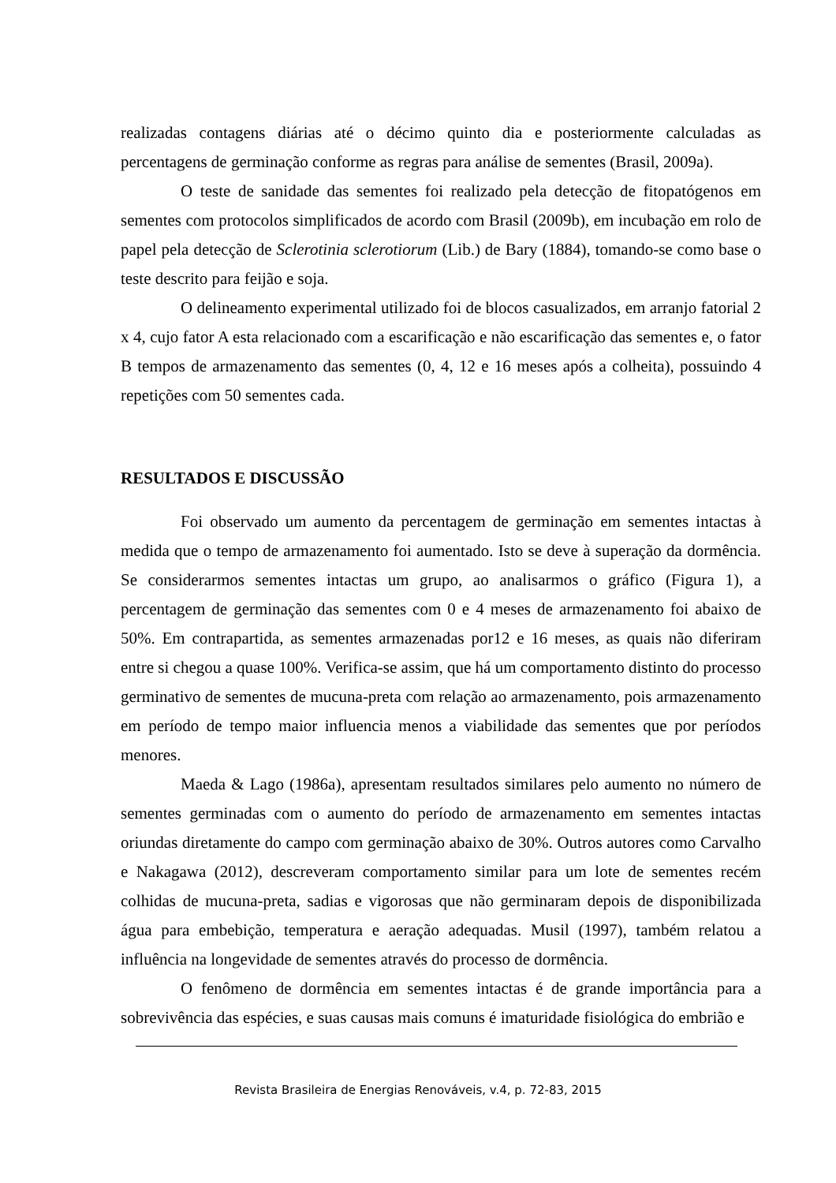realizadas contagens diárias até o décimo quinto dia e posteriormente calculadas as percentagens de germinação conforme as regras para análise de sementes (Brasil, 2009a).
O teste de sanidade das sementes foi realizado pela detecção de fitopatógenos em sementes com protocolos simplificados de acordo com Brasil (2009b), em incubação em rolo de papel pela detecção de Sclerotinia sclerotiorum (Lib.) de Bary (1884), tomando-se como base o teste descrito para feijão e soja.
O delineamento experimental utilizado foi de blocos casualizados, em arranjo fatorial 2 x 4, cujo fator A esta relacionado com a escarificação e não escarificação das sementes e, o fator B tempos de armazenamento das sementes (0, 4, 12 e 16 meses após a colheita), possuindo 4 repetições com 50 sementes cada.
RESULTADOS E DISCUSSÃO
Foi observado um aumento da percentagem de germinação em sementes intactas à medida que o tempo de armazenamento foi aumentado. Isto se deve à superação da dormência. Se considerarmos sementes intactas um grupo, ao analisarmos o gráfico (Figura 1), a percentagem de germinação das sementes com 0 e 4 meses de armazenamento foi abaixo de 50%. Em contrapartida, as sementes armazenadas por12 e 16 meses, as quais não diferiram entre si chegou a quase 100%. Verifica-se assim, que há um comportamento distinto do processo germinativo de sementes de mucuna-preta com relação ao armazenamento, pois armazenamento em período de tempo maior influencia menos a viabilidade das sementes que por períodos menores.
Maeda & Lago (1986a), apresentam resultados similares pelo aumento no número de sementes germinadas com o aumento do período de armazenamento em sementes intactas oriundas diretamente do campo com germinação abaixo de 30%. Outros autores como Carvalho e Nakagawa (2012), descreveram comportamento similar para um lote de sementes recém colhidas de mucuna-preta, sadias e vigorosas que não germinaram depois de disponibilizada água para embebição, temperatura e aeração adequadas. Musil (1997), também relatou a influência na longevidade de sementes através do processo de dormência.
O fenômeno de dormência em sementes intactas é de grande importância para a sobrevivência das espécies, e suas causas mais comuns é imaturidade fisiológica do embrião e
Revista Brasileira de Energias Renováveis, v.4, p. 72-83, 2015